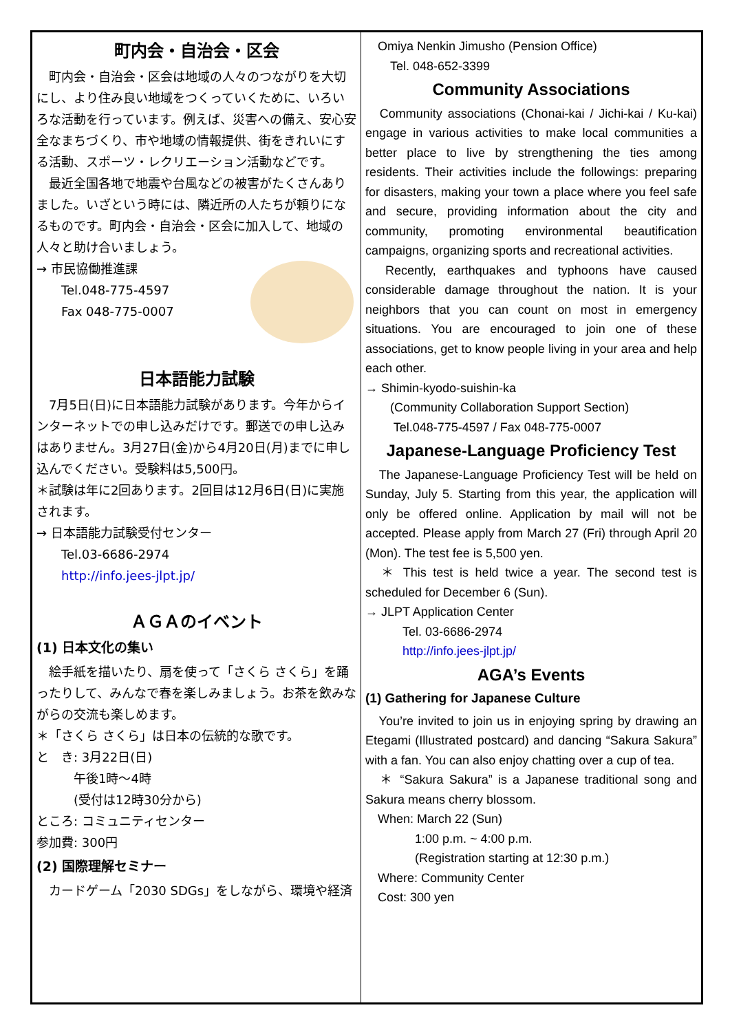町内会・自治会・区会
　町内会・自治会・区会は地域の人々のつながりを大切にし、より住み良い地域をつくっていくために、いろいろな活動を行っています。例えば、災害への備え、安心安全なまちづくり、市や地域の情報提供、街をきれいにする活動、スポーツ・レクリエーション活動などです。
　最近全国各地で地震や台風などの被害がたくさんありました。いざという時には、隣近所の人たちが頼りになるものです。町内会・自治会・区会に加入して、地域の人々と助け合いましょう。
→ 市民協働推進課
　　Tel.048-775-4597
　　Fax 048-775-0007
日本語能力試験
　7月5日(日)に日本語能力試験があります。今年からインターネットでの申し込みだけです。郵送での申し込みはありません。3月27日(金)から4月20日(月)までに申し込んでください。受験料は5,500円。
＊試験は年に2回あります。2回目は12月6日(日)に実施されます。
→ 日本語能力試験受付センター
　　Tel.03-6686-2974
　　http://info.jees-jlpt.jp/
ＡＧＡのイベント
(1) 日本文化の集い
　絵手紙を描いたり、扇を使って「さくら さくら」を踊ったりして、みんなで春を楽しみましょう。お茶を飲みながらの交流も楽しめます。
＊「さくら さくら」は日本の伝統的な歌です。
と　き: 3月22日(日)
　　　午後1時～4時
　　　(受付は12時30分から)
ところ: コミュニティセンター
参加費: 300円
(2) 国際理解セミナー
　カードゲーム「2030 SDGs」をしながら、環境や経済
　Omiya Nenkin Jimusho (Pension Office)
　　Tel. 048-652-3399
Community Associations
　Community associations (Chonai-kai / Jichi-kai / Ku-kai) engage in various activities to make local communities a better place to live by strengthening the ties among residents. Their activities include the followings: preparing for disasters, making your town a place where you feel safe and secure, providing information about the city and community, promoting environmental beautification campaigns, organizing sports and recreational activities.
　Recently, earthquakes and typhoons have caused considerable damage throughout the nation. It is your neighbors that you can count on most in emergency situations. You are encouraged to join one of these associations, get to know people living in your area and help each other.
→ Shimin-kyodo-suishin-ka
　　(Community Collaboration Support Section)
　　 Tel.048-775-4597 / Fax 048-775-0007
Japanese-Language Proficiency Test
　The Japanese-Language Proficiency Test will be held on Sunday, July 5. Starting from this year, the application will only be offered online. Application by mail will not be accepted. Please apply from March 27 (Fri) through April 20 (Mon). The test fee is 5,500 yen.
　＊ This test is held twice a year. The second test is scheduled for December 6 (Sun).
→ JLPT Application Center
　　　Tel. 03-6686-2974
　　　http://info.jees-jlpt.jp/
AGA’s Events
(1) Gathering for Japanese Culture
　You’re invited to join us in enjoying spring by drawing an Etegami (Illustrated postcard) and dancing “Sakura Sakura” with a fan. You can also enjoy chatting over a cup of tea.
　＊ “Sakura Sakura” is a Japanese traditional song and Sakura means cherry blossom.
　When: March 22 (Sun)
　　　　1:00 p.m. ~ 4:00 p.m.
　　　　(Registration starting at 12:30 p.m.)
　Where: Community Center
　Cost: 300 yen